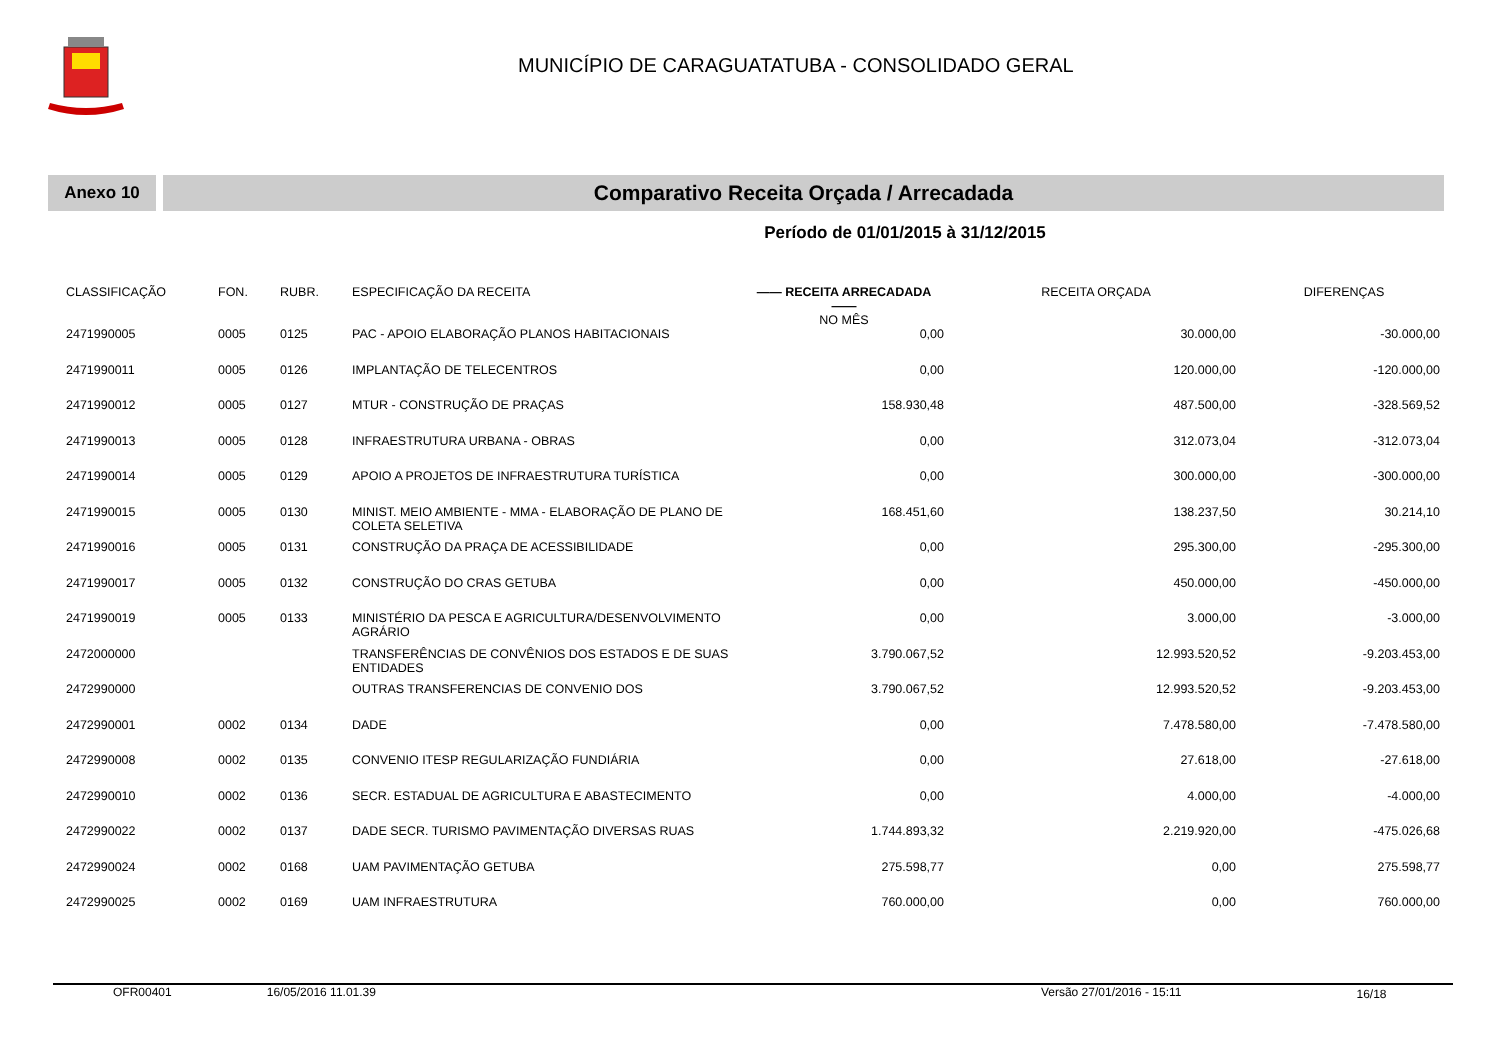MUNICÍPIO DE CARAGUATATUBA - CONSOLIDADO GERAL
Anexo 10
Comparativo Receita Orçada / Arrecadada
Período de 01/01/2015 à 31/12/2015
| CLASSIFICAÇÃO | FON. | RUBR. | ESPECIFICAÇÃO DA RECEITA | —— RECEITA ARRECADADA —— NO MÊS | RECEITA ORÇADA | DIFERENÇAS |
| --- | --- | --- | --- | --- | --- | --- |
| 2471990005 | 0005 | 0125 | PAC - APOIO ELABORAÇÃO PLANOS HABITACIONAIS | 0,00 | 30.000,00 | -30.000,00 |
| 2471990011 | 0005 | 0126 | IMPLANTAÇÃO DE TELECENTROS | 0,00 | 120.000,00 | -120.000,00 |
| 2471990012 | 0005 | 0127 | MTUR - CONSTRUÇÃO DE PRAÇAS | 158.930,48 | 487.500,00 | -328.569,52 |
| 2471990013 | 0005 | 0128 | INFRAESTRUTURA URBANA - OBRAS | 0,00 | 312.073,04 | -312.073,04 |
| 2471990014 | 0005 | 0129 | APOIO A PROJETOS DE INFRAESTRUTURA TURÍSTICA | 0,00 | 300.000,00 | -300.000,00 |
| 2471990015 | 0005 | 0130 | MINIST. MEIO AMBIENTE - MMA - ELABORAÇÃO DE PLANO DE COLETA SELETIVA | 168.451,60 | 138.237,50 | 30.214,10 |
| 2471990016 | 0005 | 0131 | CONSTRUÇÃO DA PRAÇA DE ACESSIBILIDADE | 0,00 | 295.300,00 | -295.300,00 |
| 2471990017 | 0005 | 0132 | CONSTRUÇÃO DO CRAS GETUBA | 0,00 | 450.000,00 | -450.000,00 |
| 2471990019 | 0005 | 0133 | MINISTÉRIO DA PESCA E AGRICULTURA/DESENVOLVIMENTO AGRÁRIO | 0,00 | 3.000,00 | -3.000,00 |
| 2472000000 | | | TRANSFERÊNCIAS DE CONVÊNIOS DOS ESTADOS E DE SUAS ENTIDADES | 3.790.067,52 | 12.993.520,52 | -9.203.453,00 |
| 2472990000 | | | OUTRAS TRANSFERENCIAS DE CONVENIO DOS | 3.790.067,52 | 12.993.520,52 | -9.203.453,00 |
| 2472990001 | 0002 | 0134 | DADE | 0,00 | 7.478.580,00 | -7.478.580,00 |
| 2472990008 | 0002 | 0135 | CONVENIO ITESP REGULARIZAÇÃO FUNDIÁRIA | 0,00 | 27.618,00 | -27.618,00 |
| 2472990010 | 0002 | 0136 | SECR. ESTADUAL DE AGRICULTURA E ABASTECIMENTO | 0,00 | 4.000,00 | -4.000,00 |
| 2472990022 | 0002 | 0137 | DADE SECR. TURISMO PAVIMENTAÇÃO DIVERSAS RUAS | 1.744.893,32 | 2.219.920,00 | -475.026,68 |
| 2472990024 | 0002 | 0168 | UAM PAVIMENTAÇÃO GETUBA | 275.598,77 | 0,00 | 275.598,77 |
| 2472990025 | 0002 | 0169 | UAM INFRAESTRUTURA | 760.000,00 | 0,00 | 760.000,00 |
OFR00401 16/05/2016 11.01.39 Versão 27/01/2016 - 15:11 16/18